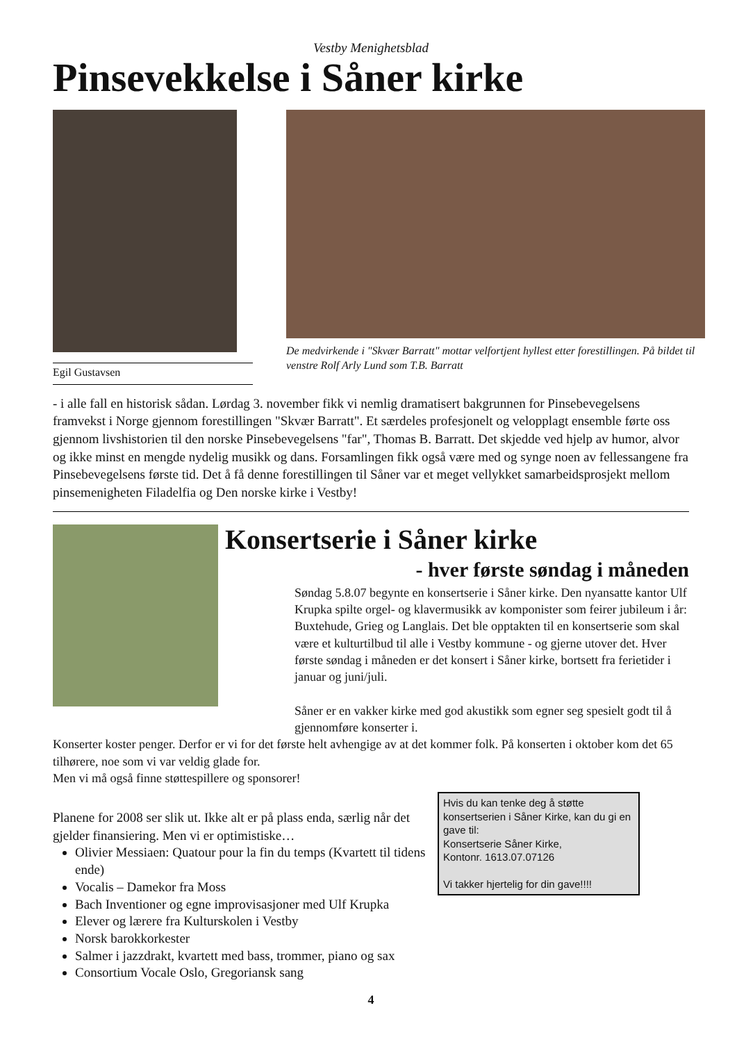Vestby Menighetsblad
Pinsevekkelse i Såner kirke
Egil Gustavsen
De medvirkende i "Skvær Barratt" mottar velfortjent hyllest etter forestillingen. På bildet til venstre Rolf Arly Lund som T.B. Barratt
- i alle fall en historisk sådan. Lørdag 3. november fikk vi nemlig dramatisert bakgrunnen for Pinsebevegelsens framvekst i Norge gjennom forestillingen "Skvær Barratt". Et særdeles profesjonelt og velopplagt ensemble førte oss gjennom livshistorien til den norske Pinsebevegelsens "far", Thomas B. Barratt. Det skjedde ved hjelp av humor, alvor og ikke minst en mengde nydelig musikk og dans. Forsamlingen fikk også være med og synge noen av fellessangene fra Pinsebevegelsens første tid. Det å få denne forestillingen til Såner var et meget vellykket samarbeidsprosjekt mellom pinsemenigheten Filadelfia og Den norske kirke i Vestby!
Konsertserie i Såner kirke
- hver første søndag i måneden
Søndag 5.8.07 begynte en konsertserie i Såner kirke. Den nyansatte kantor Ulf Krupka spilte orgel- og klavermusikk av komponister som feirer jubileum i år: Buxtehude, Grieg og Langlais. Det ble opptakten til en konsertserie som skal være et kulturtilbud til alle i Vestby kommune - og gjerne utover det. Hver første søndag i måneden er det konsert i Såner kirke, bortsett fra ferietider i januar og juni/juli.
Såner er en vakker kirke med god akustikk som egner seg spesielt godt til å gjennomføre konserter i.
Konserter koster penger. Derfor er vi for det første helt avhengige av at det kommer folk. På konserten i oktober kom det 65 tilhørere, noe som vi var veldig glade for.
Men vi må også finne støttespillere og sponsorer!
Planene for 2008 ser slik ut. Ikke alt er på plass enda, særlig når det gjelder finansiering. Men vi er optimistiske…
Olivier Messiaen: Quatour pour la fin du temps (Kvartett til tidens ende)
Vocalis – Damekor fra Moss
Bach Inventioner og egne improvisasjoner med Ulf Krupka
Elever og lærere fra Kulturskolen i Vestby
Norsk barokkorkester
Salmer i jazzdrakt, kvartett med bass, trommer, piano og sax
Consortium Vocale Oslo, Gregoriansk sang
Hvis du kan tenke deg å støtte konsertserien i Såner Kirke, kan du gi en gave til:
Konsertserie Såner Kirke,
Kontonr. 1613.07.07126
Vi takker hjertelig for din gave!!!!
4